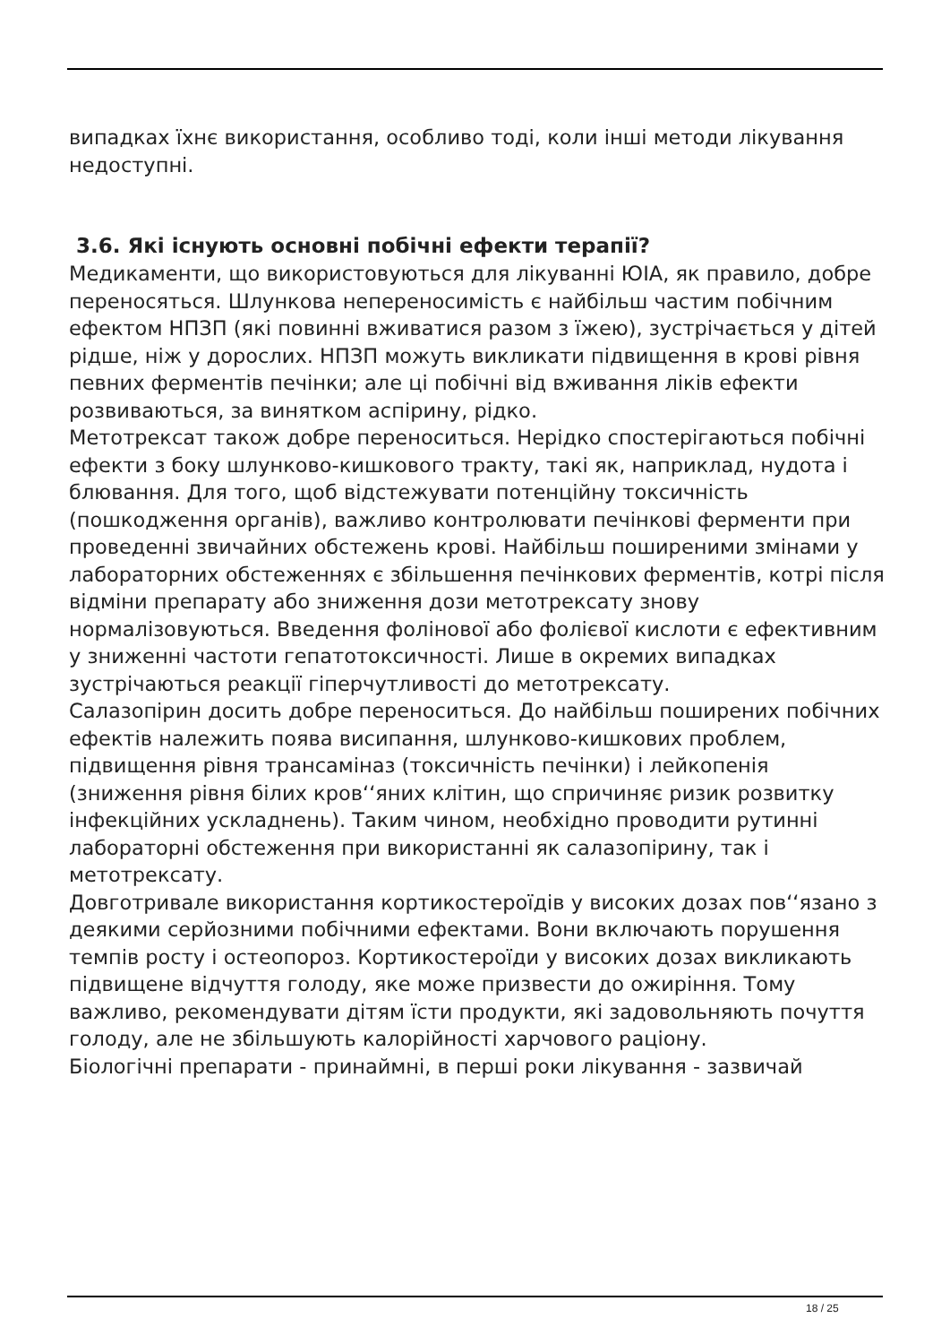випадках їхнє використання, особливо тоді, коли інші методи лікування недоступні.
3.6. Які існують основні побічні ефекти терапії?
Медикаменти, що використовуються для лікуванні ЮІА, як правило, добре переносяться. Шлункова непереносимість є найбільш частим побічним ефектом НПЗП (які повинні вживатися разом з їжею), зустрічається у дітей рідше, ніж у дорослих. НПЗП можуть викликати підвищення в крові рівня певних ферментів печінки; але ці побічні від вживання ліків ефекти розвиваються, за винятком аспірину, рідко.
Метотрексат також добре переноситься. Нерідко спостерігаються побічні ефекти з боку шлунково-кишкового тракту, такі як, наприклад, нудота і блювання. Для того, щоб відстежувати потенційну токсичність (пошкодження органів), важливо контролювати печінкові ферменти при проведенні звичайних обстежень крові. Найбільш поширеними змінами у лабораторних обстеженнях є збільшення печінкових ферментів, котрі після відміни препарату або зниження дози метотрексату знову нормалізовуються. Введення фолінової або фолієвої кислоти є ефективним у зниженні частоти гепатотоксичності. Лише в окремих випадках зустрічаються реакції гіперчутливості до метотрексату.
Салазопірин досить добре переноситься. До найбільш поширених побічних ефектів належить поява висипання, шлунково-кишкових проблем, підвищення рівня трансаміназ (токсичність печінки) і лейкопенія (зниження рівня білих кров‘‘яних клітин, що спричиняє ризик розвитку інфекційних ускладнень). Таким чином, необхідно проводити рутинні лабораторні обстеження при використанні як салазопірину, так і метотрексату.
Довготривале використання кортикостероїдів у високих дозах пов‘‘язано з деякими серйозними побічними ефектами. Вони включають порушення темпів росту і остеопороз. Кортикостероїди у високих дозах викликають підвищене відчуття голоду, яке може призвести до ожиріння. Тому важливо, рекомендувати дітям їсти продукти, які задовольняють почуття голоду, але не збільшують калорійності харчового раціону.
Біологічні препарати - принаймні, в перші роки лікування - зазвичай
18 / 25